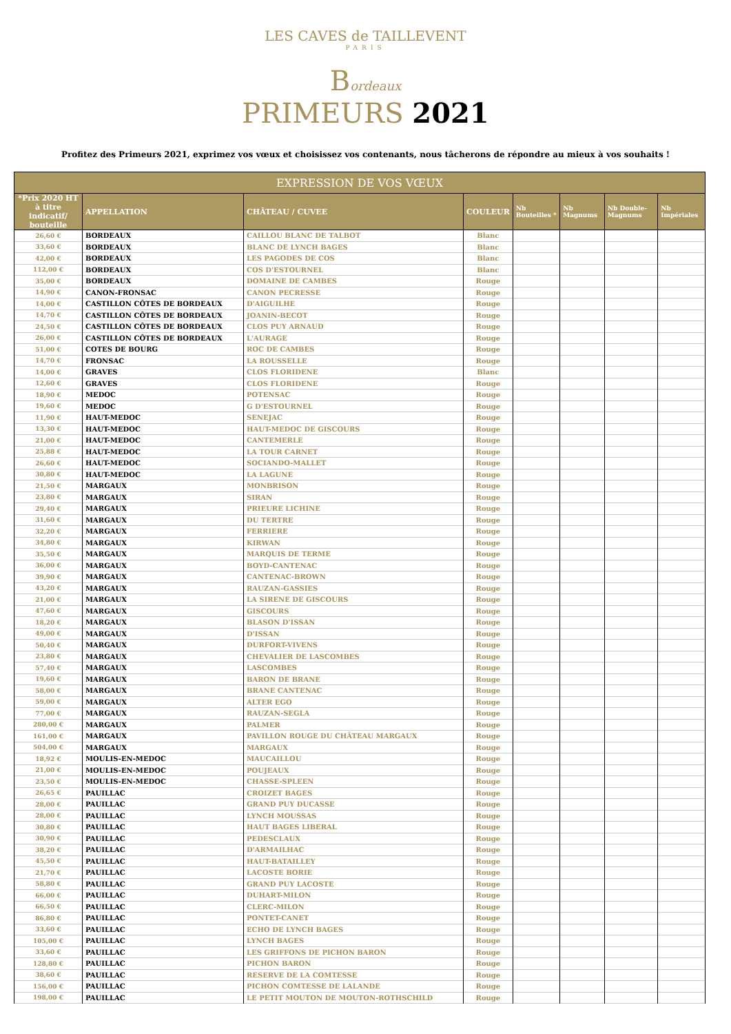LES CAVES de TAILLEVENT
PARIS
Bordeaux
PRIMEURS 2021
Profitez des Primeurs 2021, exprimez vos vœux et choisissez vos contenants, nous tâcherons de répondre au mieux à vos souhaits !
| EXPRESSION DE VOS VŒUX | | | | | | | |
| --- | --- | --- | --- | --- | --- | --- | --- |
| *Prix 2020 HT à titre indicatif/ bouteille | APPELLATION | CHÂTEAU / CUVEE | COULEUR | Nb Bouteilles * | Nb Magnums | Nb Double-Magnums | Nb Impériales |
| 26,60 € | BORDEAUX | CAILLOU BLANC DE TALBOT | Blanc | | | | |
| 33,60 € | BORDEAUX | BLANC DE LYNCH BAGES | Blanc | | | | |
| 42,00 € | BORDEAUX | LES PAGODES DE COS | Blanc | | | | |
| 112,00 € | BORDEAUX | COS D'ESTOURNEL | Blanc | | | | |
| 35,00 € | BORDEAUX | DOMAINE DE CAMBES | Rouge | | | | |
| 14,90 € | CANON-FRONSAC | CANON PECRESSE | Rouge | | | | |
| 14,00 € | CASTILLON CÔTES DE BORDEAUX | D'AIGUILHE | Rouge | | | | |
| 14,70 € | CASTILLON CÔTES DE BORDEAUX | JOANIN-BECOT | Rouge | | | | |
| 24,50 € | CASTILLON CÔTES DE BORDEAUX | CLOS PUY ARNAUD | Rouge | | | | |
| 26,00 € | CASTILLON CÔTES DE BORDEAUX | L'AURAGE | Rouge | | | | |
| 51,00 € | COTES DE BOURG | ROC DE CAMBES | Rouge | | | | |
| 14,70 € | FRONSAC | LA ROUSSELLE | Rouge | | | | |
| 14,00 € | GRAVES | CLOS FLORIDENE | Blanc | | | | |
| 12,60 € | GRAVES | CLOS FLORIDENE | Rouge | | | | |
| 18,90 € | MEDOC | POTENSAC | Rouge | | | | |
| 19,60 € | MEDOC | G D'ESTOURNEL | Rouge | | | | |
| 11,90 € | HAUT-MEDOC | SENEJAC | Rouge | | | | |
| 13,30 € | HAUT-MEDOC | HAUT-MEDOC DE GISCOURS | Rouge | | | | |
| 21,00 € | HAUT-MEDOC | CANTEMERLE | Rouge | | | | |
| 25,88 € | HAUT-MEDOC | LA TOUR CARNET | Rouge | | | | |
| 26,60 € | HAUT-MEDOC | SOCIANDO-MALLET | Rouge | | | | |
| 30,80 € | HAUT-MEDOC | LA LAGUNE | Rouge | | | | |
| 21,50 € | MARGAUX | MONBRISON | Rouge | | | | |
| 23,80 € | MARGAUX | SIRAN | Rouge | | | | |
| 29,40 € | MARGAUX | PRIEURE LICHINE | Rouge | | | | |
| 31,60 € | MARGAUX | DU TERTRE | Rouge | | | | |
| 32,20 € | MARGAUX | FERRIERE | Rouge | | | | |
| 34,80 € | MARGAUX | KIRWAN | Rouge | | | | |
| 35,50 € | MARGAUX | MARQUIS DE TERME | Rouge | | | | |
| 36,00 € | MARGAUX | BOYD-CANTENAC | Rouge | | | | |
| 39,90 € | MARGAUX | CANTENAC-BROWN | Rouge | | | | |
| 43,20 € | MARGAUX | RAUZAN-GASSIES | Rouge | | | | |
| 21,00 € | MARGAUX | LA SIRENE DE GISCOURS | Rouge | | | | |
| 47,60 € | MARGAUX | GISCOURS | Rouge | | | | |
| 18,20 € | MARGAUX | BLASON D'ISSAN | Rouge | | | | |
| 49,00 € | MARGAUX | D'ISSAN | Rouge | | | | |
| 50,40 € | MARGAUX | DURFORT-VIVENS | Rouge | | | | |
| 23,80 € | MARGAUX | CHEVALIER DE LASCOMBES | Rouge | | | | |
| 57,40 € | MARGAUX | LASCOMBES | Rouge | | | | |
| 19,60 € | MARGAUX | BARON DE BRANE | Rouge | | | | |
| 58,00 € | MARGAUX | BRANE CANTENAC | Rouge | | | | |
| 59,00 € | MARGAUX | ALTER EGO | Rouge | | | | |
| 77,00 € | MARGAUX | RAUZAN-SEGLA | Rouge | | | | |
| 280,00 € | MARGAUX | PALMER | Rouge | | | | |
| 161,00 € | MARGAUX | PAVILLON ROUGE DU CHÂTEAU MARGAUX | Rouge | | | | |
| 504,00 € | MARGAUX | MARGAUX | Rouge | | | | |
| 18,92 € | MOULIS-EN-MEDOC | MAUCAILLOU | Rouge | | | | |
| 21,00 € | MOULIS-EN-MEDOC | POUJEAUX | Rouge | | | | |
| 23,50 € | MOULIS-EN-MEDOC | CHASSE-SPLEEN | Rouge | | | | |
| 26,65 € | PAUILLAC | CROIZET BAGES | Rouge | | | | |
| 28,00 € | PAUILLAC | GRAND PUY DUCASSE | Rouge | | | | |
| 28,00 € | PAUILLAC | LYNCH MOUSSAS | Rouge | | | | |
| 30,80 € | PAUILLAC | HAUT BAGES LIBERAL | Rouge | | | | |
| 30,90 € | PAUILLAC | PEDESCLAUX | Rouge | | | | |
| 38,20 € | PAUILLAC | D'ARMAILHAC | Rouge | | | | |
| 45,50 € | PAUILLAC | HAUT-BATAILLEY | Rouge | | | | |
| 21,70 € | PAUILLAC | LACOSTE BORIE | Rouge | | | | |
| 58,80 € | PAUILLAC | GRAND PUY LACOSTE | Rouge | | | | |
| 66,00 € | PAUILLAC | DUHART-MILON | Rouge | | | | |
| 66,50 € | PAUILLAC | CLERC-MILON | Rouge | | | | |
| 86,80 € | PAUILLAC | PONTET-CANET | Rouge | | | | |
| 33,60 € | PAUILLAC | ECHO DE LYNCH BAGES | Rouge | | | | |
| 105,00 € | PAUILLAC | LYNCH BAGES | Rouge | | | | |
| 33,60 € | PAUILLAC | LES GRIFFONS DE PICHON BARON | Rouge | | | | |
| 128,80 € | PAUILLAC | PICHON BARON | Rouge | | | | |
| 38,60 € | PAUILLAC | RESERVE DE LA COMTESSE | Rouge | | | | |
| 156,00 € | PAUILLAC | PICHON COMTESSE DE LALANDE | Rouge | | | | |
| 198,00 € | PAUILLAC | LE PETIT MOUTON DE MOUTON-ROTHSCHILD | Rouge | | | | |